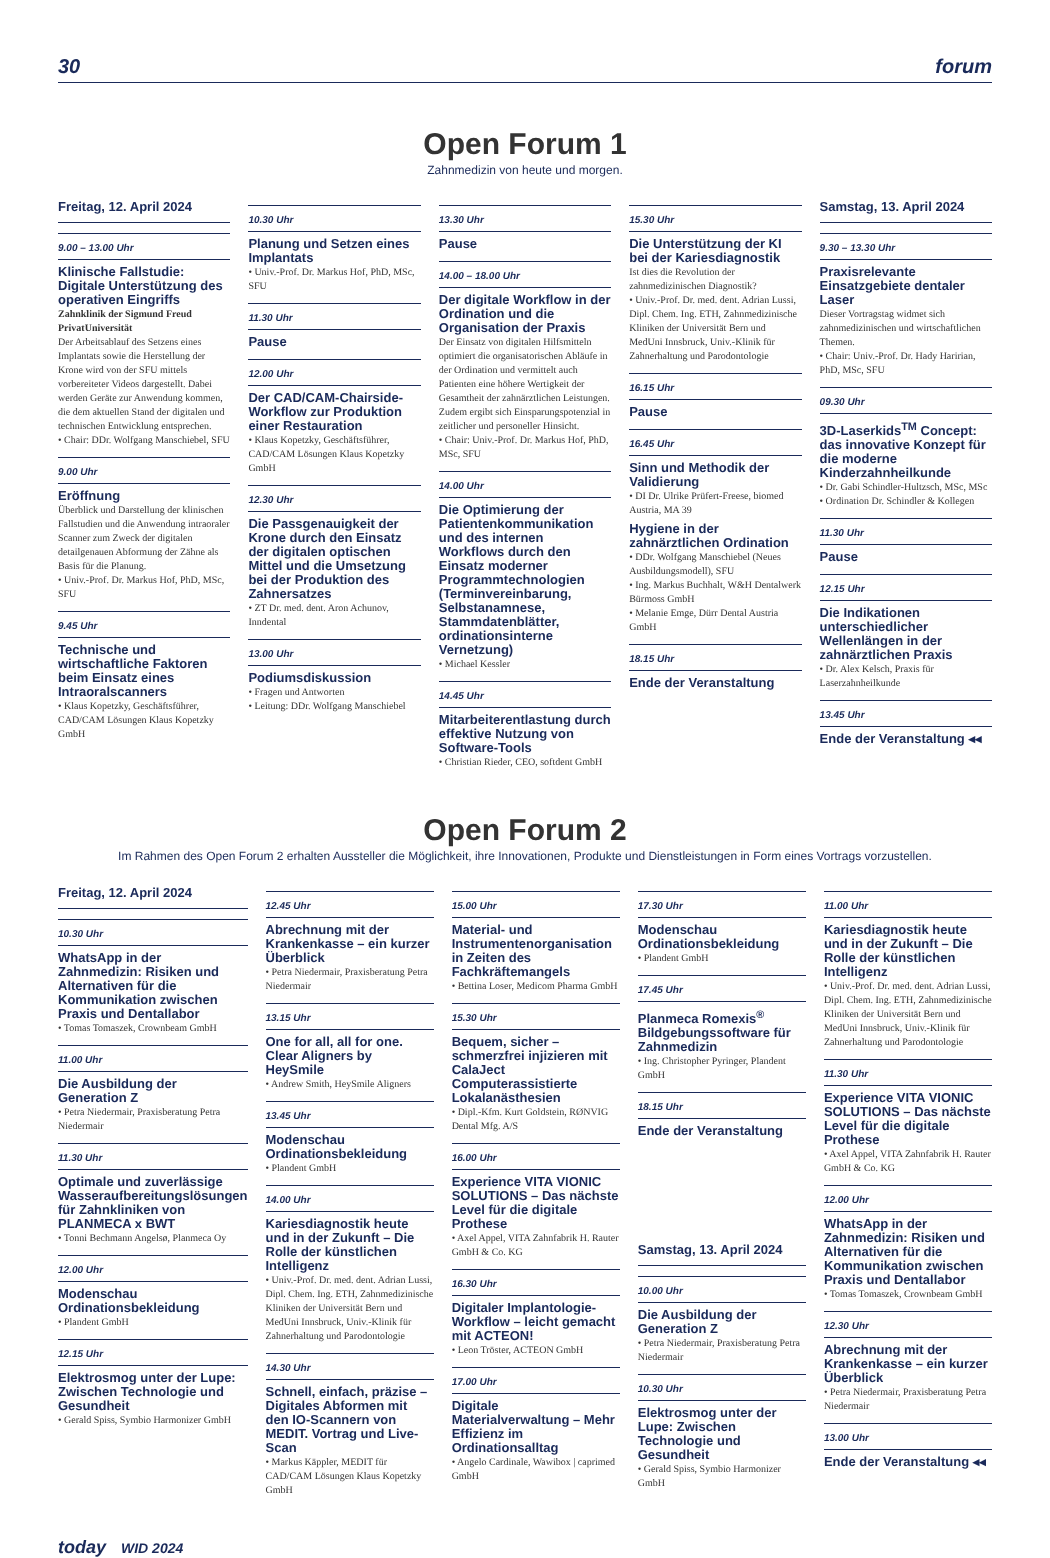30 forum
Open Forum 1
Zahnmedizin von heute und morgen.
Freitag, 12. April 2024
9.00 – 13.00 Uhr
Klinische Fallstudie: Digitale Unterstützung des operativen Eingriffs
Zahnklinik der Sigmund Freud PrivatUniversität
Der Arbeitsablauf des Setzens eines Implantats sowie die Herstellung der Krone wird von der SFU mittels vorbereiteter Videos dargestellt. Dabei werden Geräte zur Anwendung kommen, die dem aktuellen Stand der digitalen und technischen Entwicklung entsprechen.
• Chair: DDr. Wolfgang Manschiebel, SFU
9.00 Uhr
Eröffnung
Überblick und Darstellung der klinischen Fallstudien und die Anwendung intraoraler Scanner zum Zweck der digitalen detailgenauen Abformung der Zähne als Basis für die Planung.
• Univ.-Prof. Dr. Markus Hof, PhD, MSc, SFU
9.45 Uhr
Technische und wirtschaftliche Faktoren beim Einsatz eines Intraoralscanners
• Klaus Kopetzky, Geschäftsführer, CAD/CAM Lösungen Klaus Kopetzky GmbH
10.30 Uhr
Planung und Setzen eines Implantats
• Univ.-Prof. Dr. Markus Hof, PhD, MSc, SFU
11.30 Uhr
Pause
12.00 Uhr
Der CAD/CAM-Chairside-Workflow zur Produktion einer Restauration
• Klaus Kopetzky, Geschäftsführer, CAD/CAM Lösungen Klaus Kopetzky GmbH
12.30 Uhr
Die Passgenauigkeit der Krone durch den Einsatz der digitalen optischen Mittel und die Umsetzung bei der Produktion des Zahnersatzes
• ZT Dr. med. dent. Aron Achunov, Inndental
13.00 Uhr
Podiumsdiskussion
• Fragen und Antworten
• Leitung: DDr. Wolfgang Manschiebel
13.30 Uhr
Pause
14.00 – 18.00 Uhr
Der digitale Workflow in der Ordination und die Organisation der Praxis
Der Einsatz von digitalen Hilfsmitteln optimiert die organisatorischen Abläufe in der Ordination und vermittelt auch Patienten eine höhere Wertigkeit der Gesamtheit der zahnärztlichen Leistungen. Zudem ergibt sich Einsparungspotenzial in zeitlicher und personeller Hinsicht.
• Chair: Univ.-Prof. Dr. Markus Hof, PhD, MSc, SFU
14.00 Uhr
Die Optimierung der Patientenkommunikation und des internen Workflows durch den Einsatz moderner Programmtechnologien (Terminvereinbarung, Selbstanamnese, Stammdatenblätter, ordinationsinterne Vernetzung)
• Michael Kessler
14.45 Uhr
Mitarbeiterentlastung durch effektive Nutzung von Software-Tools
• Christian Rieder, CEO, softdent GmbH
15.30 Uhr
Die Unterstützung der KI bei der Kariesdiagnostik
Ist dies die Revolution der zahnmedizinischen Diagnostik?
• Univ.-Prof. Dr. med. dent. Adrian Lussi, Dipl. Chem. Ing. ETH, Zahnmedizinische Kliniken der Universität Bern und MedUni Innsbruck, Univ.-Klinik für Zahnerhaltung und Parodontologie
16.15 Uhr
Pause
16.45 Uhr
Sinn und Methodik der Validierung
• DI Dr. Ulrike Prüfert-Freese, biomed Austria, MA 39
Hygiene in der zahnärztlichen Ordination
• DDr. Wolfgang Manschiebel (Neues Ausbildungsmodell), SFU
• Ing. Markus Buchhalt, W&H Dentalwerk Bürmoss GmbH
• Melanie Emge, Dürr Dental Austria GmbH
18.15 Uhr
Ende der Veranstaltung
Samstag, 13. April 2024
9.30 – 13.30 Uhr
Praxisrelevante Einsatzgebiete dentaler Laser
Dieser Vortragstag widmet sich zahnmedizinischen und wirtschaftlichen Themen.
• Chair: Univ.-Prof. Dr. Hady Haririan, PhD, MSc, SFU
09.30 Uhr
3D-Laserkids<sup>TM</sup> Concept: das innovative Konzept für die moderne Kinderzahnheilkunde
• Dr. Gabi Schindler-Hultzsch, MSc, MSc
• Ordination Dr. Schindler & Kollegen
11.30 Uhr
Pause
12.15 Uhr
Die Indikationen unterschiedlicher Wellenlängen in der zahnärztlichen Praxis
• Dr. Alex Kelsch, Praxis für Laserzahnheilkunde
13.45 Uhr
Ende der Veranstaltung ◂◂
Open Forum 2
Im Rahmen des Open Forum 2 erhalten Aussteller die Möglichkeit, ihre Innovationen, Produkte und Dienstleistungen in Form eines Vortrags vorzustellen.
Freitag, 12. April 2024
10.30 Uhr
WhatsApp in der Zahnmedizin: Risiken und Alternativen für die Kommunikation zwischen Praxis und Dentallabor
• Tomas Tomaszek, Crownbeam GmbH
11.00 Uhr
Die Ausbildung der Generation Z
• Petra Niedermair, Praxisberatung Petra Niedermair
11.30 Uhr
Optimale und zuverlässige Wasseraufbereitungslösungen für Zahnkliniken von PLANMECA x BWT
• Tonni Bechmann Angelsø, Planmeca Oy
12.00 Uhr
Modenschau Ordinationsbekleidung
• Plandent GmbH
12.15 Uhr
Elektrosmog unter der Lupe: Zwischen Technologie und Gesundheit
• Gerald Spiss, Symbio Harmonizer GmbH
12.45 Uhr
Abrechnung mit der Krankenkasse – ein kurzer Überblick
• Petra Niedermair, Praxisberatung Petra Niedermair
13.15 Uhr
One for all, all for one. Clear Aligners by HeySmile
• Andrew Smith, HeySmile Aligners
13.45 Uhr
Modenschau Ordinationsbekleidung
• Plandent GmbH
14.00 Uhr
Kariesdiagnostik heute und in der Zukunft – Die Rolle der künstlichen Intelligenz
• Univ.-Prof. Dr. med. dent. Adrian Lussi, Dipl. Chem. Ing. ETH, Zahnmedizinische Kliniken der Universität Bern und MedUni Innsbruck, Univ.-Klinik für Zahnerhaltung und Parodontologie
14.30 Uhr
Schnell, einfach, präzise – Digitales Abformen mit den IO-Scannern von MEDIT. Vortrag und Live-Scan
• Markus Käppler, MEDIT für CAD/CAM Lösungen Klaus Kopetzky GmbH
15.00 Uhr
Material- und Instrumentenorganisation in Zeiten des Fachkräftemangels
• Bettina Loser, Medicom Pharma GmbH
15.30 Uhr
Bequem, sicher – schmerzfrei injizieren mit CalaJect Computerassistierte Lokalanästhesien
• Dipl.-Kfm. Kurt Goldstein, RØNVIG Dental Mfg. A/S
16.00 Uhr
Experience VITA VIONIC SOLUTIONS – Das nächste Level für die digitale Prothese
• Axel Appel, VITA Zahnfabrik H. Rauter GmbH & Co. KG
16.30 Uhr
Digitaler Implantologie-Workflow – leicht gemacht mit ACTEON!
• Leon Tröster, ACTEON GmbH
17.00 Uhr
Digitale Materialverwaltung – Mehr Effizienz im Ordinationsalltag
• Angelo Cardinale, Wawibox | caprimed GmbH
17.30 Uhr
Modenschau Ordinationsbekleidung
• Plandent GmbH
17.45 Uhr
Planmeca Romexis<sup>®</sup> Bildgebungssoftware für Zahnmedizin
• Ing. Christopher Pyringer, Plandent GmbH
18.15 Uhr
Ende der Veranstaltung
Samstag, 13. April 2024
10.00 Uhr
Die Ausbildung der Generation Z
• Petra Niedermair, Praxisberatung Petra Niedermair
10.30 Uhr
Elektrosmog unter der Lupe: Zwischen Technologie und Gesundheit
• Gerald Spiss, Symbio Harmonizer GmbH
11.00 Uhr
Kariesdiagnostik heute und in der Zukunft – Die Rolle der künstlichen Intelligenz
• Univ.-Prof. Dr. med. dent. Adrian Lussi, Dipl. Chem. Ing. ETH, Zahnmedizinische Kliniken der Universität Bern und MedUni Innsbruck, Univ.-Klinik für Zahnerhaltung und Parodontologie
11.30 Uhr
Experience VITA VIONIC SOLUTIONS – Das nächste Level für die digitale Prothese
• Axel Appel, VITA Zahnfabrik H. Rauter GmbH & Co. KG
12.00 Uhr
WhatsApp in der Zahnmedizin: Risiken und Alternativen für die Kommunikation zwischen Praxis und Dentallabor
• Tomas Tomaszek, Crownbeam GmbH
12.30 Uhr
Abrechnung mit der Krankenkasse – ein kurzer Überblick
• Petra Niedermair, Praxisberatung Petra Niedermair
13.00 Uhr
Ende der Veranstaltung ◂◂
today WID 2024